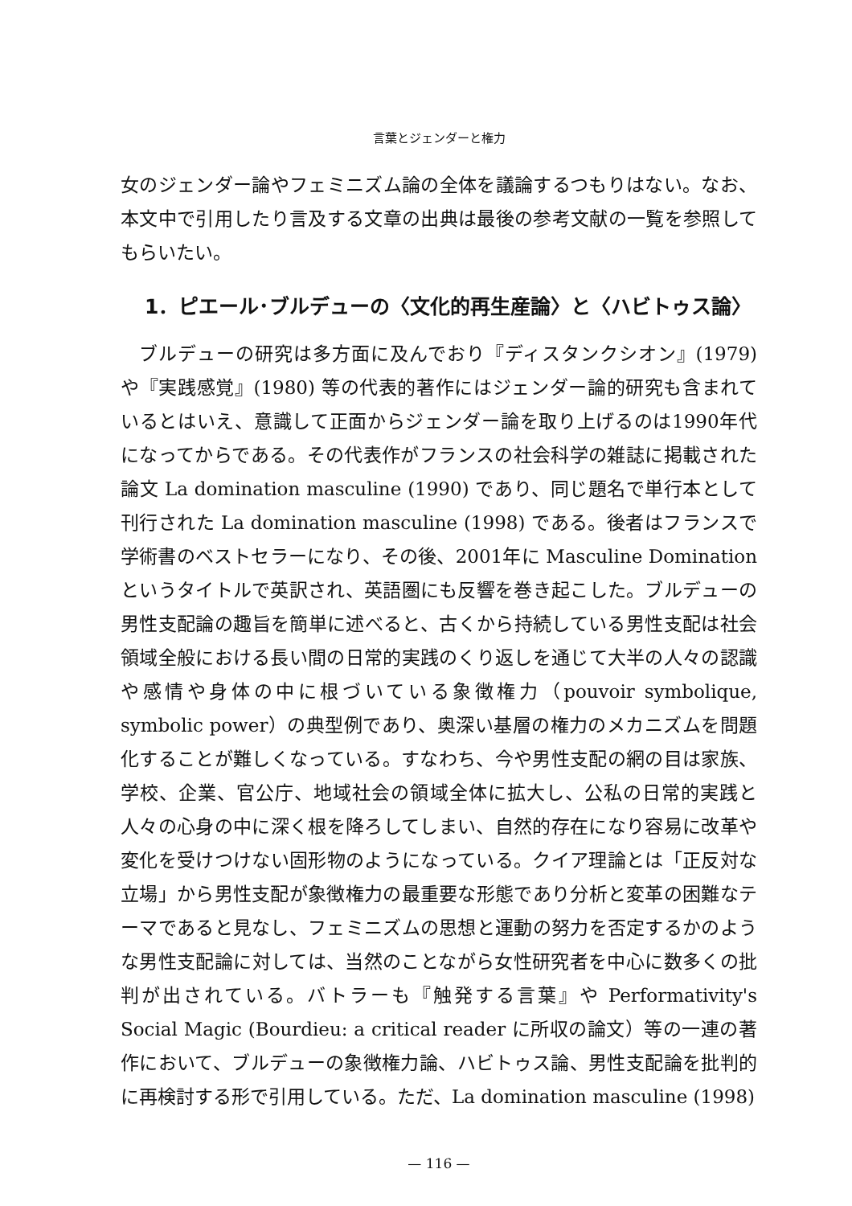言葉とジェンダーと権力
女のジェンダー論やフェミニズム論の全体を議論するつもりはない。なお、本文中で引用したり言及する文章の出典は最後の参考文献の一覧を参照してもらいたい。
1．ピエール･ブルデューの〈文化的再生産論〉と〈ハビトゥス論〉
ブルデューの研究は多方面に及んでおり『ディスタンクシオン』(1979) や『実践感覚』(1980) 等の代表的著作にはジェンダー論的研究も含まれているとはいえ、意識して正面からジェンダー論を取り上げるのは1990年代になってからである。その代表作がフランスの社会科学の雑誌に掲載された論文 La domination masculine (1990) であり、同じ題名で単行本として刊行された La domination masculine (1998) である。後者はフランスで学術書のベストセラーになり、その後、2001年に Masculine Domination というタイトルで英訳され、英語圏にも反響を巻き起こした。ブルデューの男性支配論の趣旨を簡単に述べると、古くから持続している男性支配は社会領域全般における長い間の日常的実践のくり返しを通じて大半の人々の認識や感情や身体の中に根づいている象徴権力（pouvoir symbolique, symbolic power）の典型例であり、奥深い基層の権力のメカニズムを問題化することが難しくなっている。すなわち、今や男性支配の網の目は家族、学校、企業、官公庁、地域社会の領域全体に拡大し、公私の日常的実践と人々の心身の中に深く根を降ろしてしまい、自然的存在になり容易に改革や変化を受けつけない固形物のようになっている。クイア理論とは「正反対な立場」から男性支配が象徴権力の最重要な形態であり分析と変革の困難なテーマであると見なし、フェミニズムの思想と運動の努力を否定するかのような男性支配論に対しては、当然のことながら女性研究者を中心に数多くの批判が出されている。バトラーも『触発する言葉』や Performativity's Social Magic (Bourdieu: a critical reader に所収の論文）等の一連の著作において、ブルデューの象徴権力論、ハビトゥス論、男性支配論を批判的に再検討する形で引用している。ただ、La domination masculine (1998)
— 116 —